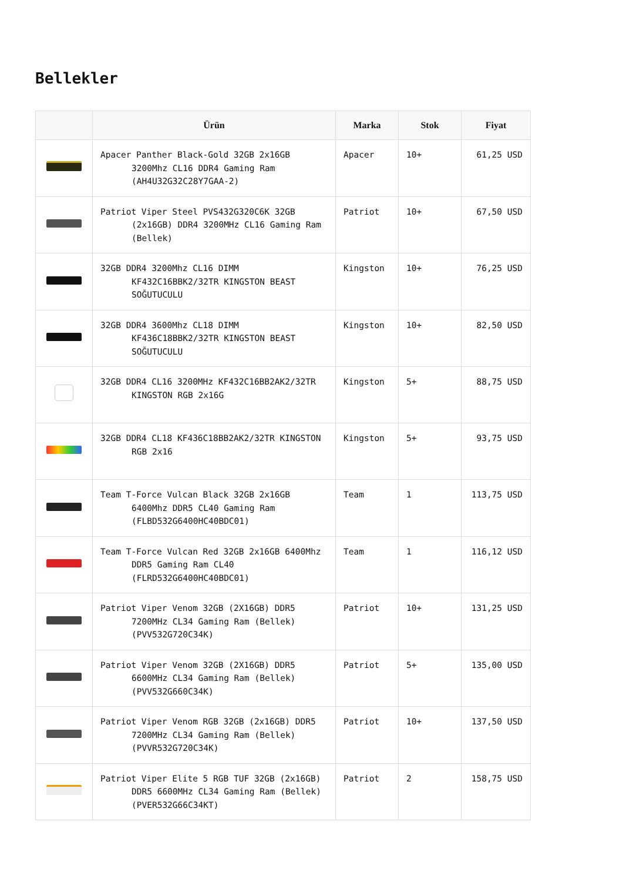Bellekler
| | Ürün | Marka | Stok | Fiyat |
| --- | --- | --- | --- | --- |
| | Apacer Panther Black-Gold 32GB 2x16GB 3200Mhz CL16 DDR4 Gaming Ram (AH4U32G32C28Y7GAA-2) | Apacer | 10+ | 61,25 USD |
| | Patriot Viper Steel PVS432G320C6K 32GB (2x16GB) DDR4 3200MHz CL16 Gaming Ram (Bellek) | Patriot | 10+ | 67,50 USD |
| | 32GB DDR4 3200Mhz CL16 DIMM KF432C16BBK2/32TR KINGSTON BEAST SOĞUTUCULU | Kingston | 10+ | 76,25 USD |
| | 32GB DDR4 3600Mhz CL18 DIMM KF436C18BBK2/32TR KINGSTON BEAST SOĞUTUCULU | Kingston | 10+ | 82,50 USD |
| | 32GB DDR4 CL16 3200MHz KF432C16BB2AK2/32TR KINGSTON RGB 2x16G | Kingston | 5+ | 88,75 USD |
| | 32GB DDR4 CL18 KF436C18BB2AK2/32TR KINGSTON RGB 2x16 | Kingston | 5+ | 93,75 USD |
| | Team T-Force Vulcan Black 32GB 2x16GB 6400Mhz DDR5 CL40 Gaming Ram (FLBD532G6400HC40BDC01) | Team | 1 | 113,75 USD |
| | Team T-Force Vulcan Red 32GB 2x16GB 6400Mhz DDR5 Gaming Ram CL40 (FLRD532G6400HC40BDC01) | Team | 1 | 116,12 USD |
| | Patriot Viper Venom 32GB (2X16GB) DDR5 7200MHz CL34 Gaming Ram (Bellek) (PVV532G720C34K) | Patriot | 10+ | 131,25 USD |
| | Patriot Viper Venom 32GB (2X16GB) DDR5 6600MHz CL34 Gaming Ram (Bellek) (PVV532G660C34K) | Patriot | 5+ | 135,00 USD |
| | Patriot Viper Venom RGB 32GB (2x16GB) DDR5 7200MHz CL34 Gaming Ram (Bellek) (PVVR532G720C34K) | Patriot | 10+ | 137,50 USD |
| | Patriot Viper Elite 5 RGB TUF 32GB (2x16GB) DDR5 6600MHz CL34 Gaming Ram (Bellek) (PVER532G66C34KT) | Patriot | 2 | 158,75 USD |